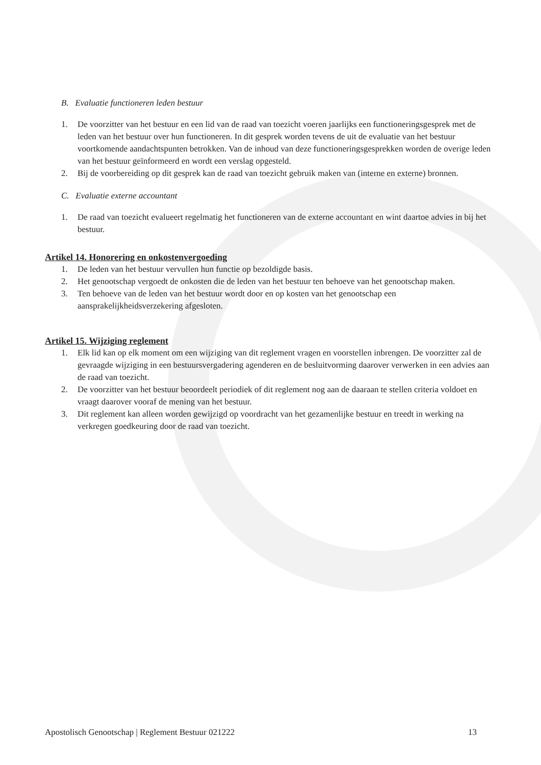B. Evaluatie functioneren leden bestuur
1. De voorzitter van het bestuur en een lid van de raad van toezicht voeren jaarlijks een functioneringsgesprek met de leden van het bestuur over hun functioneren. In dit gesprek worden tevens de uit de evaluatie van het bestuur voortkomende aandachtspunten betrokken. Van de inhoud van deze functioneringsgesprekken worden de overige leden van het bestuur geïnformeerd en wordt een verslag opgesteld.
2. Bij de voorbereiding op dit gesprek kan de raad van toezicht gebruik maken van (interne en externe) bronnen.
C. Evaluatie externe accountant
1. De raad van toezicht evalueert regelmatig het functioneren van de externe accountant en wint daartoe advies in bij het bestuur.
Artikel 14. Honorering en onkostenvergoeding
1. De leden van het bestuur vervullen hun functie op bezoldigde basis.
2. Het genootschap vergoedt de onkosten die de leden van het bestuur ten behoeve van het genootschap maken.
3. Ten behoeve van de leden van het bestuur wordt door en op kosten van het genootschap een aansprakelijkheidsverzekering afgesloten.
Artikel 15. Wijziging reglement
1. Elk lid kan op elk moment om een wijziging van dit reglement vragen en voorstellen inbrengen. De voorzitter zal de gevraagde wijziging in een bestuursvergadering agenderen en de besluitvorming daarover verwerken in een advies aan de raad van toezicht.
2. De voorzitter van het bestuur beoordeelt periodiek of dit reglement nog aan de daaraan te stellen criteria voldoet en vraagt daarover vooraf de mening van het bestuur.
3. Dit reglement kan alleen worden gewijzigd op voordracht van het gezamenlijke bestuur en treedt in werking na verkregen goedkeuring door de raad van toezicht.
Apostolisch Genootschap | Reglement Bestuur 021222 13